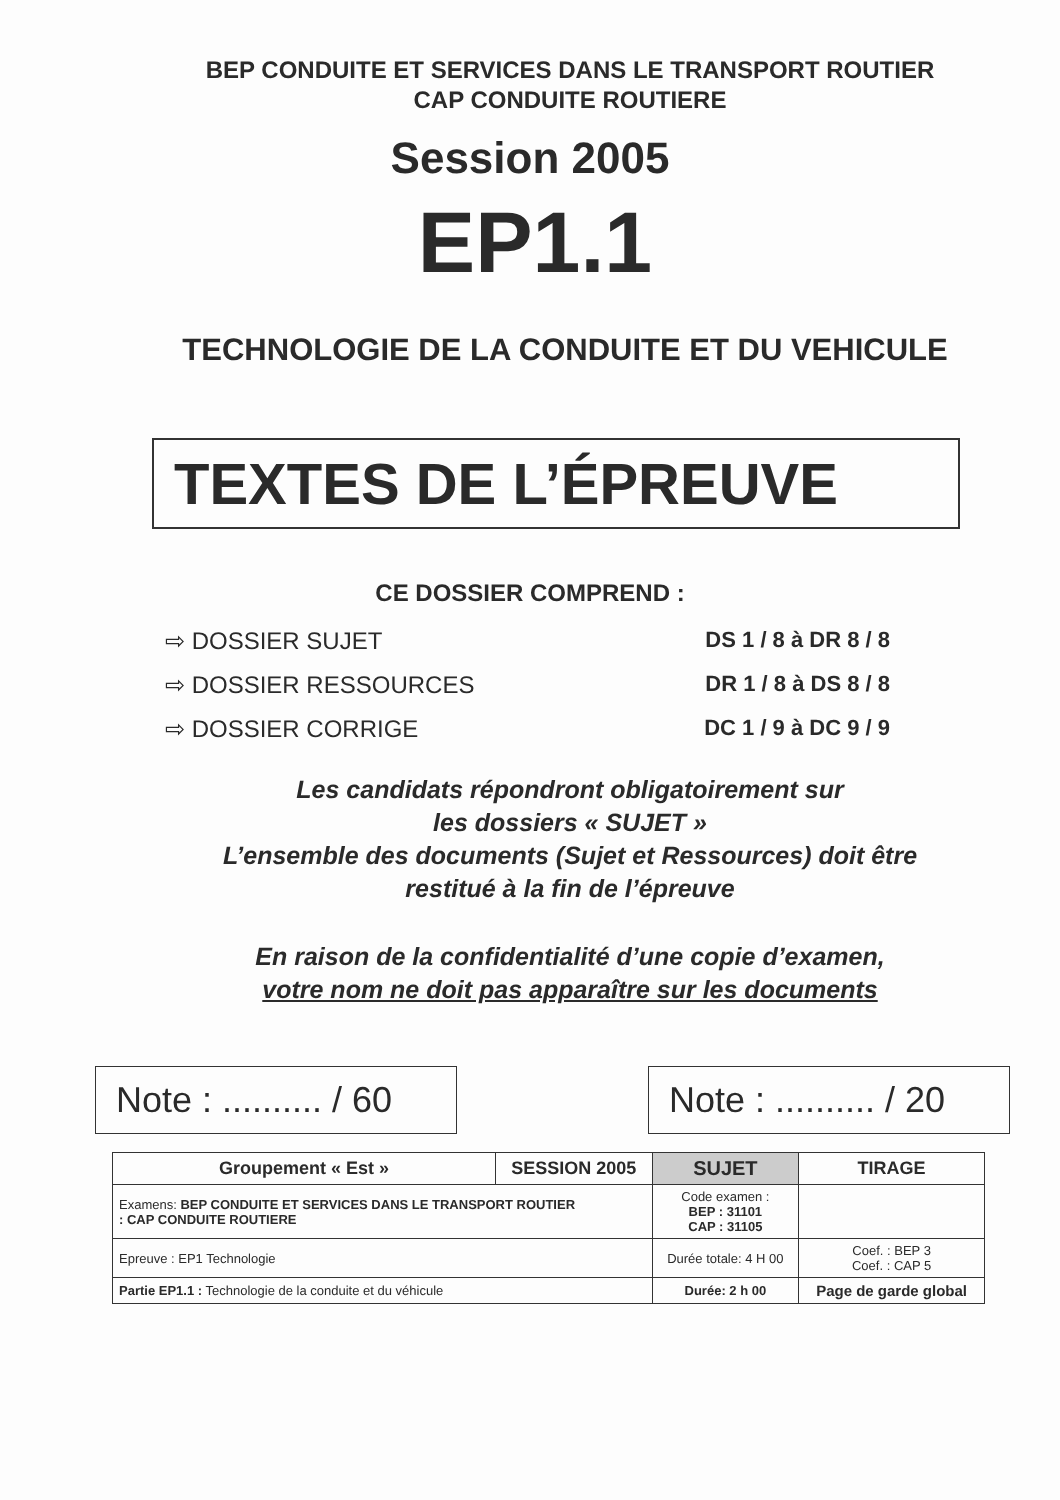BEP CONDUITE ET SERVICES DANS LE TRANSPORT ROUTIER
CAP CONDUITE ROUTIERE
Session 2005
EP1.1
TECHNOLOGIE DE LA CONDUITE ET DU VEHICULE
TEXTES DE L’ÉPREUVE
CE DOSSIER COMPREND :
⇨ DOSSIER SUJET DS 1 / 8 à DR 8 / 8
⇨ DOSSIER RESSOURCES DR 1 / 8 à DS 8 / 8
⇨ DOSSIER CORRIGE DC 1 / 9 à DC 9 / 9
Les candidats répondront obligatoirement sur
les dossiers « SUJET »
L’ensemble des documents (Sujet et Ressources) doit être
restitué à la fin de l’épreuve
En raison de la confidentialité d’une copie d’examen,
votre nom ne doit pas apparaître sur les documents
Note : .......... / 60
Note : .......... / 20
| Groupement « Est » | SESSION 2005 | SUJET | TIRAGE |
| Examens: BEP CONDUITE ET SERVICES DANS LE TRANSPORT ROUTIER : CAP CONDUITE ROUTIERE | | Code examen : BEP : 31101 CAP : 31105 | |
| Epreuve : EP1 Technologie | | Durée totale: 4 H 00 | Coef. : BEP 3 Coef. : CAP 5 |
| Partie EP1.1 : Technologie de la conduite et du véhicule | | Durée: 2 h 00 | Page de garde global |